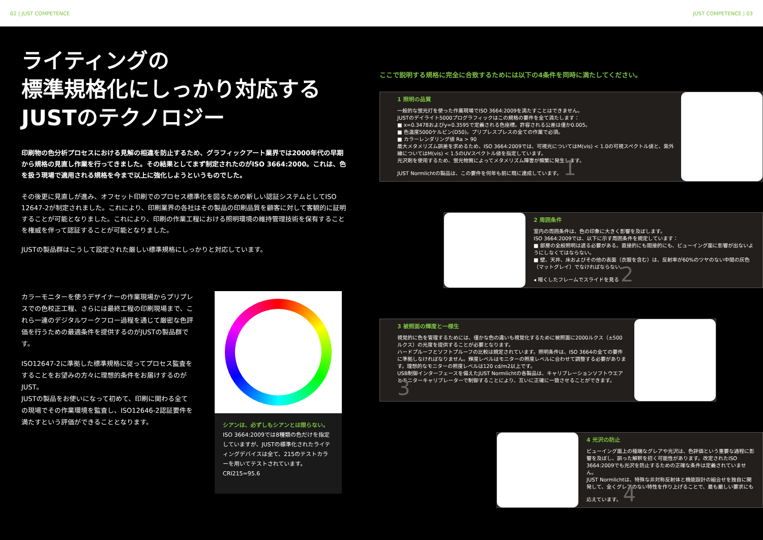02 | JUST COMPETENCE JUST COMPETENCE | 03
ライティングの
標準規格化にしっかり対応する
JUSTのテクノロジー
印刷物の色分析プロセスにおける見解の相違を防止するため、グラフィックアート業界では2000年代の早期から規格の見直し作業を行ってきました。その結果としてまず制定されたのがISO 3664:2000。これは、色を扱う現場で適用される規格を今まで以上に強化しようというものでした。
その後更に見直しが進み、オフセット印刷でのプロセス標準化を図るための新しい認証システムとしてISO 12647-2が制定されました。これにより、印刷業界の各社はその製品の印刷品質を顧客に対して客観的に証明することが可能となりました。これにより、印刷の作業工程における照明環境の維持管理技術を保有することを権威を伴って認証することが可能となりました。
JUSTの製品群はこうして設定された厳しい標準規格にしっかりと対応しています。
カラーモニターを使うデザイナーの作業現場からプリプレスでの色校正工程、さらには最終工程の印刷現場まで、これら一連のデジタルワークフロー過程を通じて厳密な色評価を行うための最適条件を提供するのがJUSTの製品群です。
ISO12647-2に準拠した標準規格に従ってプロセス監査をすることをお望みの方々に理想的条件をお届けするのがJUST。
JUSTの製品をお使いになって初めて、印刷に関わる全ての現場でその作業環境を監査し、ISO12646-2認証要件を満たすという評価ができることとなります。
シアンは、必ずしもシアンとは限らない。
ISO 3664:2009では8種類の色だけを指定していますが、JUSTの標準化されたライティングデバイスは全て、215のテストカラーを用いてテストされています。CRI215=95.6
ここで説明する規格に完全に合致するためには以下の4条件を同時に満たしてください。
1 照明の品質
一般的な蛍光灯を使った作業現場でISO 3664:2009を満たすことはできません。
JUSTのデイライト5000プログラフィックはこの規格の要件を全て満たします：
■ x=0.3478およびy=0.3595で定義される色座標。許容される公差は僅か0.005。
■ 色温度5000ケルビン(D50)。プリプレスプレスの全ての作業で必須。
■ カラーレンダリング値 Ra > 90
最大メタメリズム誤差を求めるため、ISO 3664:2009では、可視光についてはM(vis) < 1.0の可視スペクトル値と、紫外線についてはM(vis) < 1.5のUVスペクトル値を指定しています。
光沢剤を使用するため、蛍光物質によってメタメリズム障害が頻繁に発生します。
JUST Normlichtの製品は、この要件を何年も前に既に達成しています。 1
2 周囲条件
室内の周囲条件は、色の印象に大きく影響を及ぼします。
ISO 3664:2009では、以下に示す周囲条件を規定しています：
■ 部屋の全般照明は遮る必要がある。直接的にも間接的にも、ビューイング面に影響が出ないようにしなくてはならない。
■ 壁、天井、床およびその他の表面（衣服を含む）は、反射率が60%のツヤのない中間の灰色（マットグレイ）でなければならない。
◂ 暗くしたフレームでスライドを見る 2
3 被照面の輝度と一様生
視覚的に色を管理するためには、僅かな色の違いも視覚化するために被照面に2000ルクス（±500ルクス）の光度を提供することが必要となります。
ハードプルーフとソフトプルーフの比較は規定されています。照明条件は、ISO 3664の全ての要件に準拠しなければなりません。輝度レベルはモニターの照度レベルに合わせて調整する必要があります。理想的なモニターの照度レベルは120 cd/m2以上です。
USB制御インターフェースを備えたJUST Normlichtの各製品は、キャリブレーションソフトウエアとモニターキャリブレーターで制御することにより、互いに正確に一致させることができます。 3
4 光沢の防止
ビューイング面上の極端なグレアや光沢は、色評価という重要な過程に影響を及ぼし、誤った解釈を招く可能性があります。改定されたISO 3664:2009でも光沢を防止するための正確な条件は定義されていません。
JUST Normlichtは、特殊な非対称反射体と機能設計の組合せを独自に開発して、全くグレアのない特性を作り上げることで、最も厳しい要求にも応えています。 4